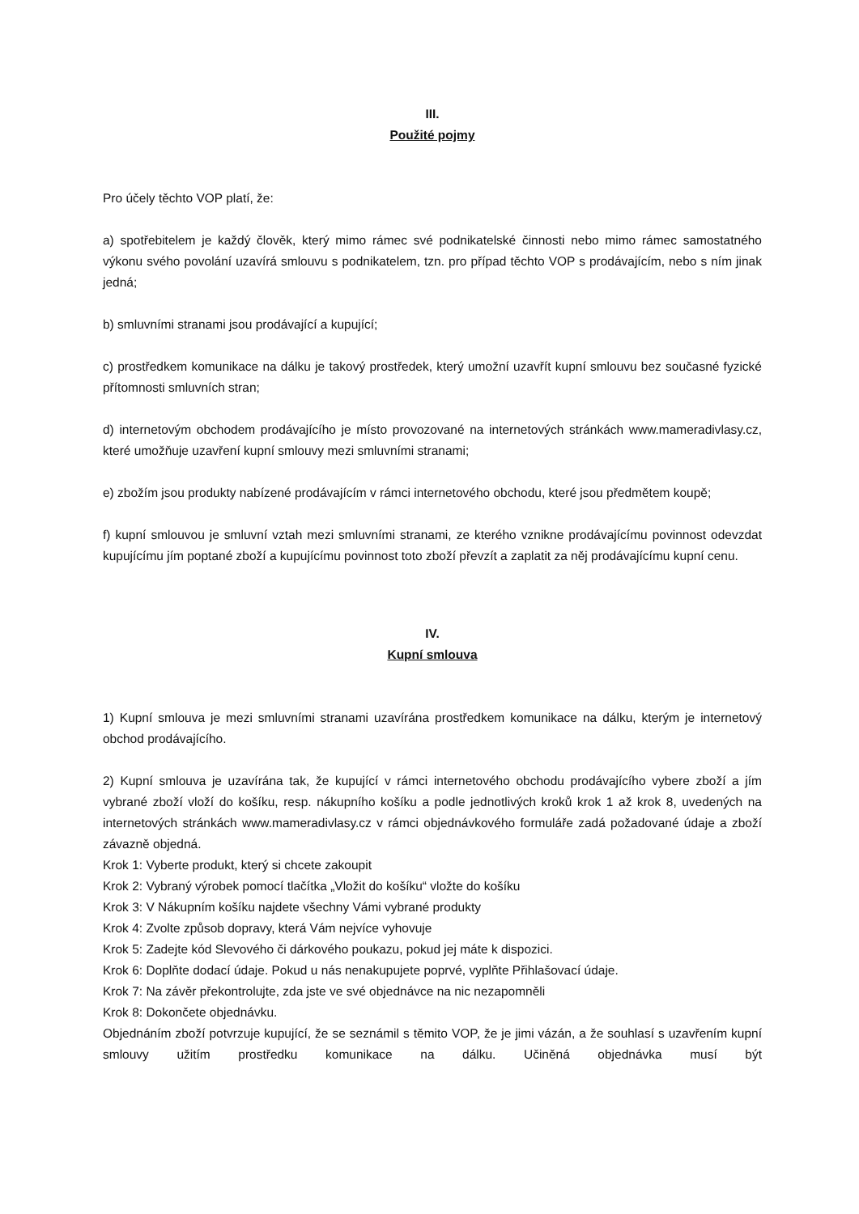III.
Použité pojmy
Pro účely těchto VOP platí, že:
a) spotřebitelem je každý člověk, který mimo rámec své podnikatelské činnosti nebo mimo rámec samostatného výkonu svého povolání uzavírá smlouvu s podnikatelem, tzn. pro případ těchto VOP s prodávajícím, nebo s ním jinak jedná;
b) smluvními stranami jsou prodávající a kupující;
c) prostředkem komunikace na dálku je takový prostředek, který umožní uzavřít kupní smlouvu bez současné fyzické přítomnosti smluvních stran;
d) internetovým obchodem prodávajícího je místo provozované na internetových stránkách www.mameradivlasy.cz, které umožňuje uzavření kupní smlouvy mezi smluvními stranami;
e) zbožím jsou produkty nabízené prodávajícím v rámci internetového obchodu, které jsou předmětem koupě;
f) kupní smlouvou je smluvní vztah mezi smluvními stranami, ze kterého vznikne prodávajícímu povinnost odevzdat kupujícímu jím poptané zboží a kupujícímu povinnost toto zboží převzít a zaplatit za něj prodávajícímu kupní cenu.
IV.
Kupní smlouva
1) Kupní smlouva je mezi smluvními stranami uzavírána prostředkem komunikace na dálku, kterým je internetový obchod prodávajícího.
2) Kupní smlouva je uzavírána tak, že kupující v rámci internetového obchodu prodávajícího vybere zboží a jím vybrané zboží vloží do košíku, resp. nákupního košíku a podle jednotlivých kroků krok 1 až krok 8, uvedených na internetových stránkách www.mameradivlasy.cz v rámci objednávkového formuláře zadá požadované údaje a zboží závazně objedná.
Krok 1: Vyberte produkt, který si chcete zakoupit
Krok 2: Vybraný výrobek pomocí tlačítka „Vložit do košíku“ vložte do košíku
Krok 3: V Nákupním košíku najdete všechny Vámi vybrané produkty
Krok 4: Zvolte způsob dopravy, která Vám nejvíce vyhovuje
Krok 5: Zadejte kód Slevového či dárkového poukazu, pokud jej máte k dispozici.
Krok 6: Doplňte dodací údaje. Pokud u nás nenakupujete poprvé, vyplňte Přihlašovací údaje.
Krok 7: Na závěr překontrolujte, zda jste ve své objednávce na nic nezapomněli
Krok 8: Dokončete objednávku.
Objednáním zboží potvrzuje kupující, že se seznámil s těmito VOP, že je jimi vázán, a že souhlasí s uzavřením kupní smlouvy užitím prostředku komunikace na dálku. Učiněná objednávka musí být